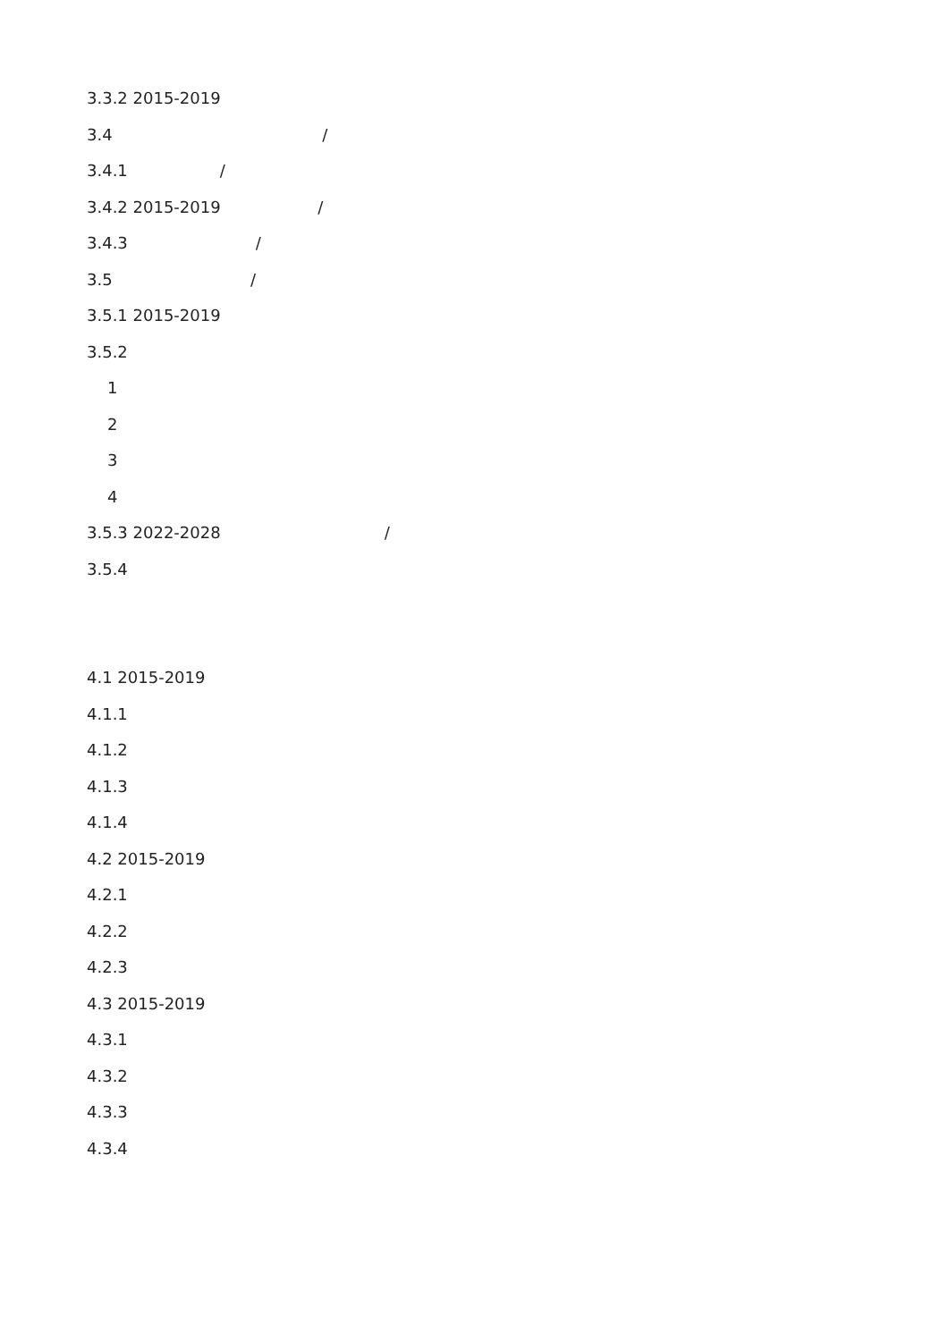3.3.2 2015-2019
3.4 /
3.4.1 /
3.4.2 2015-2019 /
3.4.3 /
3.5 /
3.5.1 2015-2019
3.5.2
1
2
3
4
3.5.3 2022-2028 /
3.5.4
4.1 2015-2019
4.1.1
4.1.2
4.1.3
4.1.4
4.2 2015-2019
4.2.1
4.2.2
4.2.3
4.3 2015-2019
4.3.1
4.3.2
4.3.3
4.3.4